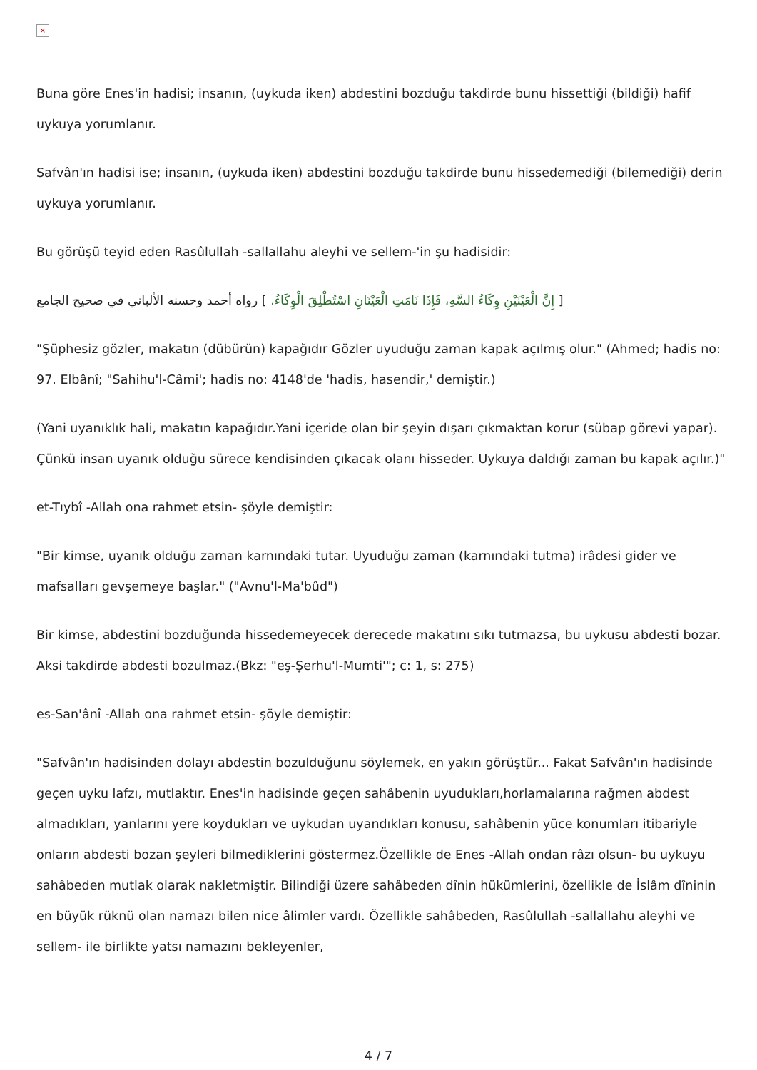×
Buna göre Enes'in hadisi; insanın, (uykuda iken) abdestini bozduğu takdirde bunu hissettiği (bildiği) hafif uykuya yorumlanır.
Safvân'ın hadisi ise; insanın, (uykuda iken) abdestini bozduğu takdirde bunu hissedemediği (bilemediği) derin uykuya yorumlanır.
Bu görüşü teyid eden Rasûlullah -sallallahu aleyhi ve sellem-'in şu hadisidir:
[ إِنَّ الْعَيْنَيْنِ وِكَاءُ السَّهِ، فَإِذَا نَامَتِ الْعَيْنَانِ اسْتُطْلِقَ الْوِكَاءُ. ] رواه أحمد وحسنه الألباني في صحيح الجامع
"Şüphesiz gözler, makatın (dübürün) kapağıdır Gözler uyuduğu zaman kapak açılmış olur." (Ahmed; hadis no: 97. Elbânî; "Sahihu'l-Câmi'; hadis no: 4148'de 'hadis, hasendir,' demiştir.)
(Yani uyanıklık hali, makatın kapağıdır.Yani içeride olan bir şeyin dışarı çıkmaktan korur (sübap görevi yapar). Çünkü insan uyanık olduğu sürece kendisinden çıkacak olanı hisseder. Uykuya daldığı zaman bu kapak açılır.)"
et-Tıybî -Allah ona rahmet etsin- şöyle demiştir:
"Bir kimse, uyanık olduğu zaman karnındaki tutar. Uyuduğu zaman (karnındaki tutma) irâdesi gider ve mafsalları gevşemeye başlar." ("Avnu'l-Ma'bûd")
Bir kimse, abdestini bozduğunda hissedemeyecek derecede makatını sıkı tutmazsa, bu uykusu abdesti bozar. Aksi takdirde abdesti bozulmaz.(Bkz: "eş-Şerhu'l-Mumti'"; c: 1, s: 275)
es-San'ânî -Allah ona rahmet etsin- şöyle demiştir:
"Safvân'ın hadisinden dolayı abdestin bozulduğunu söylemek, en yakın görüştür... Fakat Safvân'ın hadisinde geçen uyku lafzı, mutlaktır. Enes'in hadisinde geçen sahâbenin uyudukları,horlamalarına rağmen abdest almadıkları, yanlarını yere koydukları ve uykudan uyandıkları konusu, sahâbenin yüce konumları itibariyle onların abdesti bozan şeyleri bilmediklerini göstermez.Özellikle de Enes -Allah ondan râzı olsun- bu uykuyu sahâbeden mutlak olarak nakletmiştir. Bilindiği üzere sahâbeden dînin hükümlerini, özellikle de İslâm dîninin en büyük rüknü olan namazı bilen nice âlimler vardı. Özellikle sahâbeden, Rasûlullah -sallallahu aleyhi ve sellem- ile birlikte yatsı namazını bekleyenler,
4 / 7